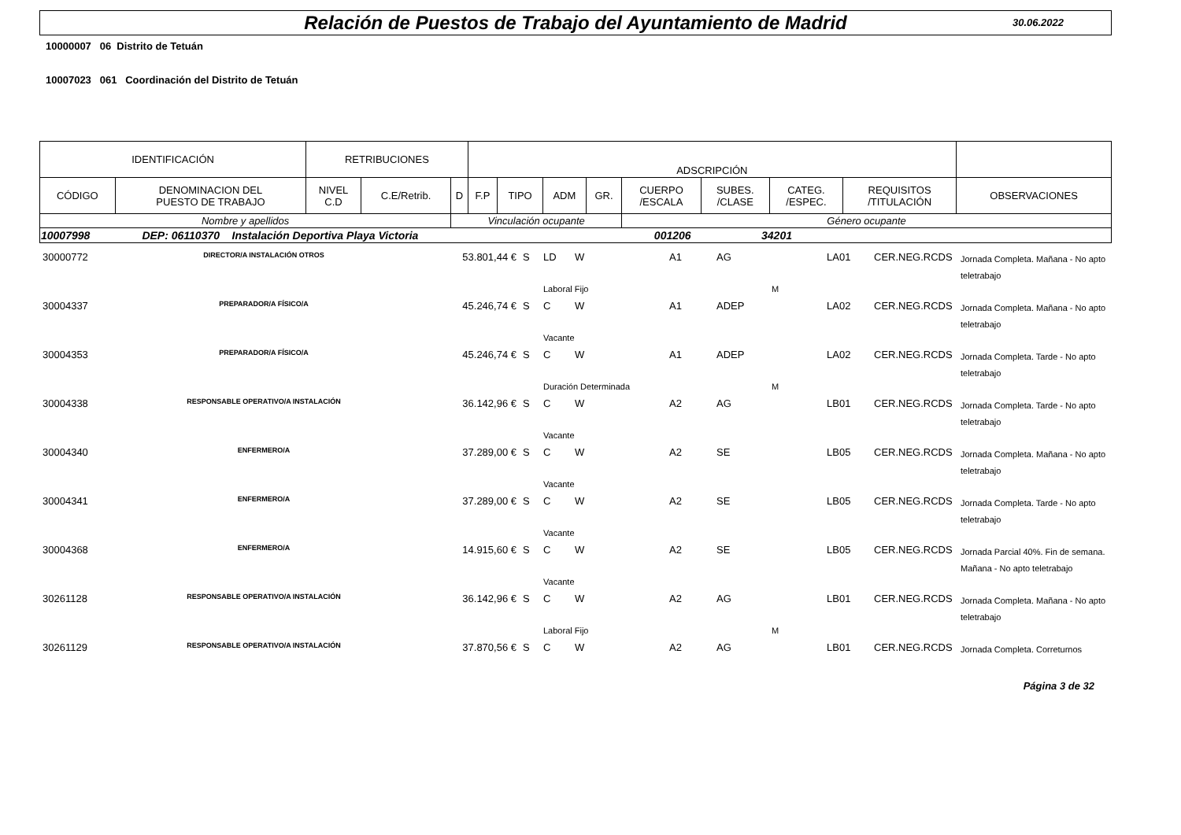Relación de Puestos de Trabajo del Ayuntamiento de Madrid 30.06.2022
10000007 06 Distrito de Tetuán
10007023 061 Coordinación del Distrito de Tetuán
| IDENTIFICACIÓN | | RETRIBUCIONES | | | ADSCRIPCIÓN | | | | | | | | |
| --- | --- | --- | --- | --- | --- | --- | --- | --- | --- | --- | --- | --- | --- |
| CÓDIGO | DENOMINACION DEL PUESTO DE TRABAJO | NIVEL C.D | C.E/Retrib. | D | F.P | TIPO | ADM | GR. | CUERPO /ESCALA | SUBES. /CLASE | CATEG. /ESPEC. | REQUISITOS /TITULACIÓN | OBSERVACIONES |
| Nombre y apellidos | | | | Vinculación ocupante | | | | | Género ocupante | | | | |
| 10007998 DEP: 06110370 Instalación Deportiva Playa Victoria 001206 34201 | | | | | | | | | | | | | |
| 30000772 | DIRECTOR/A INSTALACIÓN OTROS | | 53.801,44 € | S | LD | W | | A1 | AG | | LA01 | CER.NEG.RCDS | Jornada Completa. Mañana - No apto teletrabajo |
| | | | | | Laboral Fijo | | | | | M | | | |
| 30004337 | PREPARADOR/A FÍSICO/A | | 45.246,74 € | S | C | W | | A1 | ADEP | | LA02 | CER.NEG.RCDS | Jornada Completa. Mañana - No apto teletrabajo |
| | | | | | Vacante | | | | | | | | |
| 30004353 | PREPARADOR/A FÍSICO/A | | 45.246,74 € | S | C | W | | A1 | ADEP | | LA02 | CER.NEG.RCDS | Jornada Completa. Tarde - No apto teletrabajo |
| | | | | | Duración Determinada | | | | | M | | | |
| 30004338 | RESPONSABLE OPERATIVO/A INSTALACIÓN | | 36.142,96 € | S | C | W | | A2 | AG | | LB01 | CER.NEG.RCDS | Jornada Completa. Tarde - No apto teletrabajo |
| | | | | | Vacante | | | | | | | | |
| 30004340 | ENFERMERO/A | | 37.289,00 € | S | C | W | | A2 | SE | | LB05 | CER.NEG.RCDS | Jornada Completa. Mañana - No apto teletrabajo |
| | | | | | Vacante | | | | | | | | |
| 30004341 | ENFERMERO/A | | 37.289,00 € | S | C | W | | A2 | SE | | LB05 | CER.NEG.RCDS | Jornada Completa. Tarde - No apto teletrabajo |
| | | | | | Vacante | | | | | | | | |
| 30004368 | ENFERMERO/A | | 14.915,60 € | S | C | W | | A2 | SE | | LB05 | CER.NEG.RCDS | Jornada Parcial 40%. Fin de semana. Mañana - No apto teletrabajo |
| | | | | | Vacante | | | | | | | | |
| 30261128 | RESPONSABLE OPERATIVO/A INSTALACIÓN | | 36.142,96 € | S | C | W | | A2 | AG | | LB01 | CER.NEG.RCDS | Jornada Completa. Mañana - No apto teletrabajo |
| | | | | | Laboral Fijo | | | | | M | | | |
| 30261129 | RESPONSABLE OPERATIVO/A INSTALACIÓN | | 37.870,56 € | S | C | W | | A2 | AG | | LB01 | CER.NEG.RCDS | Jornada Completa. Correturnos |
Página 3 de 32